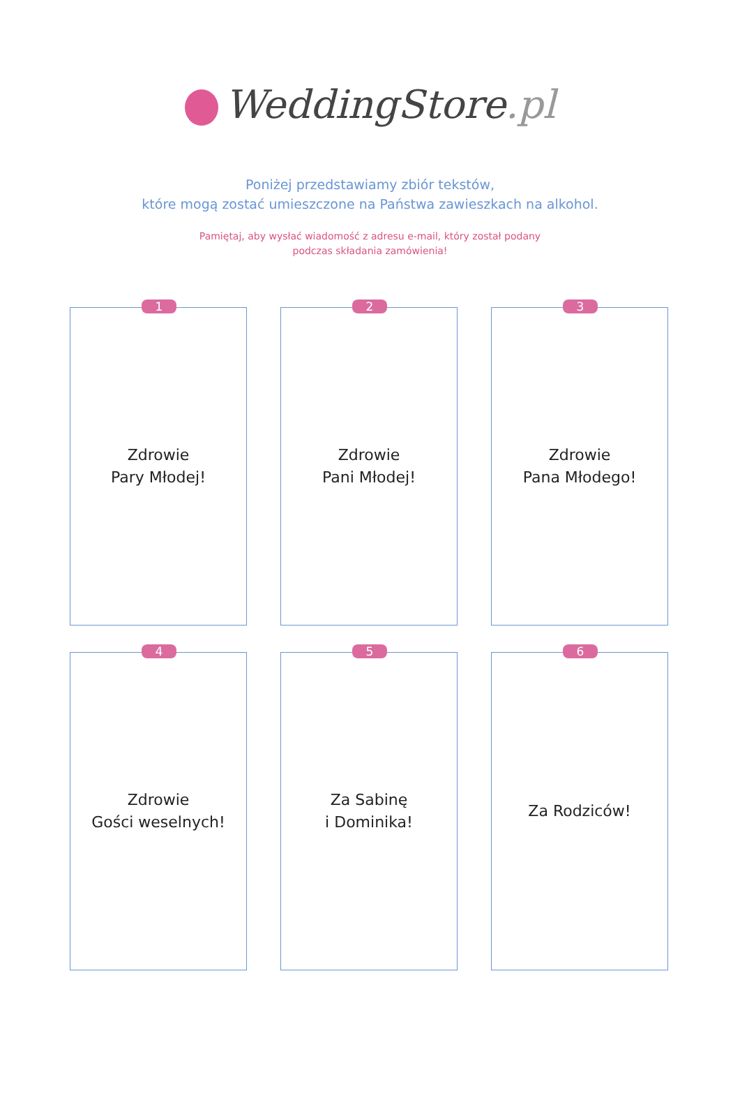WeddingStore.pl
Poniżej przedstawiamy zbiór tekstów,
które mogą zostać umieszczone na Państwa zawieszkach na alkohol.
Pamiętaj, aby wysłać wiadomość z adresu e-mail, który został podany
podczas składania zamówienia!
1
Zdrowie
Pary Młodej!
2
Zdrowie
Pani Młodej!
3
Zdrowie
Pana Młodego!
4
Zdrowie
Gości weselnych!
5
Za Sabinę
i Dominika!
6
Za Rodziców!